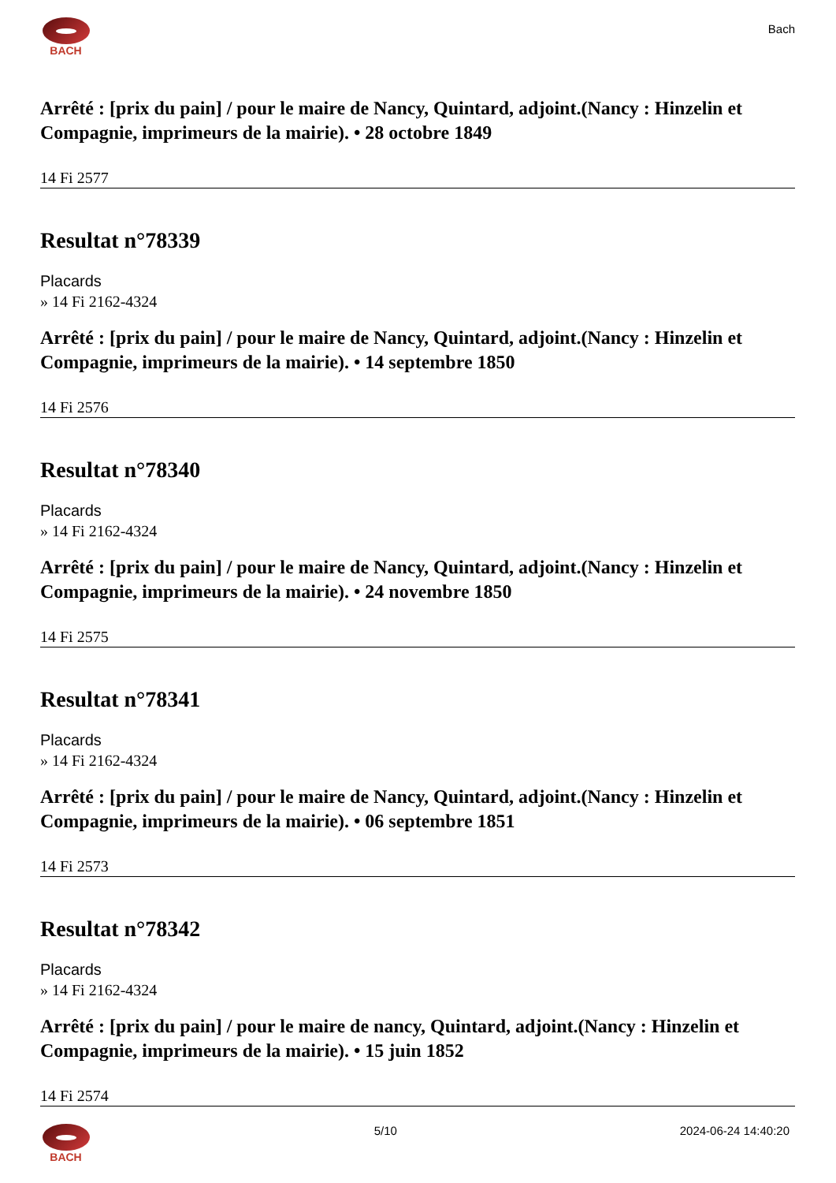BACH
Bach
Arrêté : [prix du pain] / pour le maire de Nancy, Quintard, adjoint.(Nancy : Hinzelin et Compagnie, imprimeurs de la mairie). • 28 octobre 1849
14 Fi 2577
Resultat n°78339
Placards
» 14 Fi 2162-4324
Arrêté : [prix du pain] / pour le maire de Nancy, Quintard, adjoint.(Nancy : Hinzelin et Compagnie, imprimeurs de la mairie). • 14 septembre 1850
14 Fi 2576
Resultat n°78340
Placards
» 14 Fi 2162-4324
Arrêté : [prix du pain] / pour le maire de Nancy, Quintard, adjoint.(Nancy : Hinzelin et Compagnie, imprimeurs de la mairie). • 24 novembre 1850
14 Fi 2575
Resultat n°78341
Placards
» 14 Fi 2162-4324
Arrêté : [prix du pain] / pour le maire de Nancy, Quintard, adjoint.(Nancy : Hinzelin et Compagnie, imprimeurs de la mairie). • 06 septembre 1851
14 Fi 2573
Resultat n°78342
Placards
» 14 Fi 2162-4324
Arrêté : [prix du pain] / pour le maire de nancy, Quintard, adjoint.(Nancy : Hinzelin et Compagnie, imprimeurs de la mairie). • 15 juin 1852
14 Fi 2574
BACH 5/10 2024-06-24 14:40:20